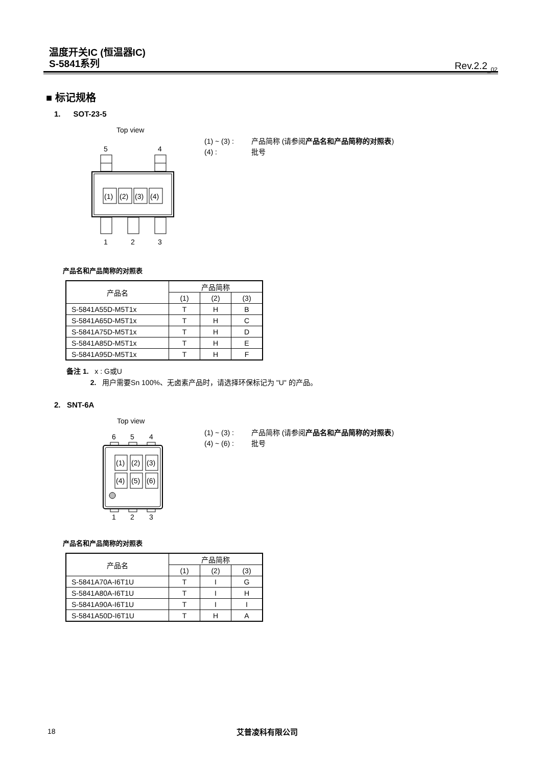温度开关IC (恒温器IC)
S-5841系列
Rev.2.2<sub>_02</sub>
■ 标记规格
1. SOT-23-5
Top view
5
4
(1)
(2)
(3)
(4)
1
2
3
(1) ~ (3) : 产品简称 (请参阅产品名和产品简称的对照表)
(4) : 批号
产品名和产品简称的对照表
| 产品名 | 产品简称 | | |
| --- | --- | --- | --- |
| | (1) | (2) | (3) |
| S-5841A55D-M5T1x | T | H | B |
| S-5841A65D-M5T1x | T | H | C |
| S-5841A75D-M5T1x | T | H | D |
| S-5841A85D-M5T1x | T | H | E |
| S-5841A95D-M5T1x | T | H | F |
备注 1. x : G或U
2. 用户需要Sn 100%、无卤素产品时，请选择环保标记为 "U" 的产品。
2. SNT-6A
Top view
6
5
4
(1)
(2)
(3)
(4)
(5)
(6)
1
2
3
(1) ~ (3) : 产品简称 (请参阅产品名和产品简称的对照表)
(4) ~ (6) : 批号
产品名和产品简称的对照表
| 产品名 | 产品简称 | | |
| --- | --- | --- | --- |
| | (1) | (2) | (3) |
| S-5841A70A-I6T1U | T | I | G |
| S-5841A80A-I6T1U | T | I | H |
| S-5841A90A-I6T1U | T | I | I |
| S-5841A50D-I6T1U | T | H | A |
18 艾普凌科有限公司